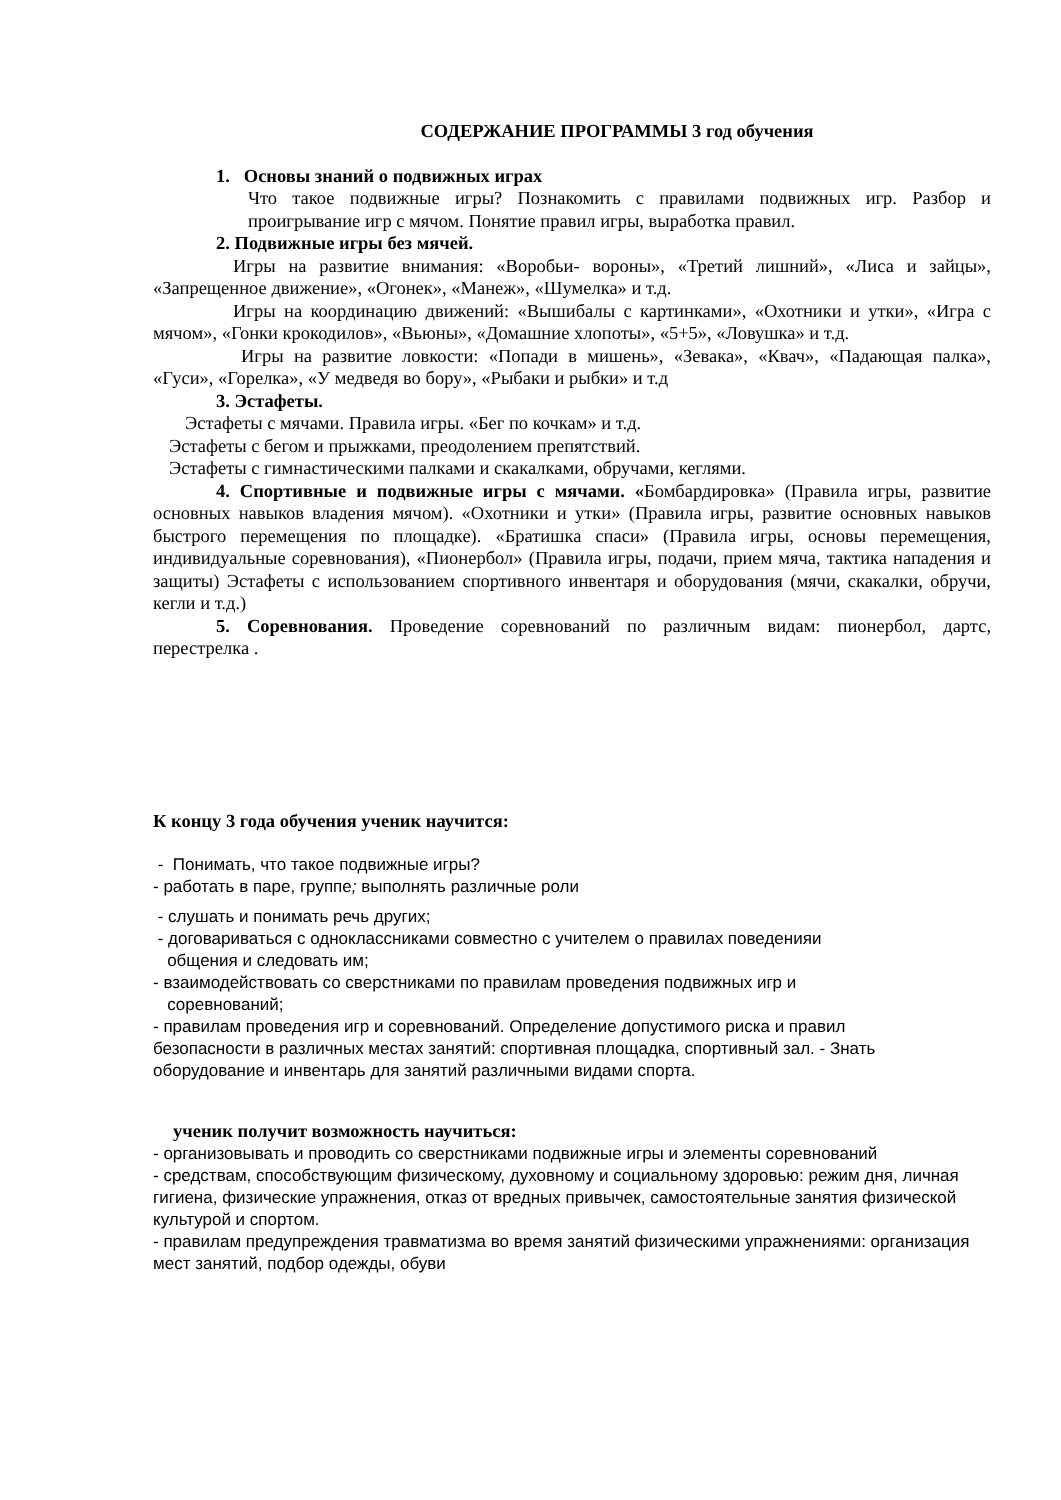СОДЕРЖАНИЕ ПРОГРАММЫ 3 год обучения
1. Основы знаний о подвижных играх
Что такое подвижные игры? Познакомить с правилами подвижных игр. Разбор и проигрывание игр с мячом. Понятие правил игры, выработка правил.
2. Подвижные игры без мячей.
Игры на развитие внимания: «Воробьи- вороны», «Третий лишний», «Лиса и зайцы», «Запрещенное движение», «Огонек», «Манеж», «Шумелка» и т.д.
Игры на координацию движений: «Вышибалы с картинками», «Охотники и утки», «Игра с мячом», «Гонки крокодилов», «Вьюны», «Домашние хлопоты», «5+5», «Ловушка» и т.д.
Игры на развитие ловкости: «Попади в мишень», «Зевака», «Квач», «Падающая палка», «Гуси», «Горелка», «У медведя во бору», «Рыбаки и рыбки» и т.д
3. Эстафеты.
Эстафеты с мячами. Правила игры. «Бег по кочкам» и т.д.
Эстафеты с бегом и прыжками, преодолением препятствий.
Эстафеты с гимнастическими палками и скакалками, обручами, кеглями.
4. Спортивные и подвижные игры с мячами. «Бомбардировка» (Правила игры, развитие основных навыков владения мячом). «Охотники и утки» (Правила игры, развитие основных навыков быстрого перемещения по площадке). «Братишка спаси» (Правила игры, основы перемещения, индивидуальные соревнования), «Пионербол» (Правила игры, подачи, прием мяча, тактика нападения и защиты) Эстафеты с использованием спортивного инвентаря и оборудования (мячи, скакалки, обручи, кегли и т.д.)
5. Соревнования. Проведение соревнований по различным видам: пионербол, дартс, перестрелка .
К концу 3 года обучения ученик научится:
- Понимать, что такое подвижные игры?
- работать в пaре, группе; выполнять различные роли
- слушать и понимать речь других;
- договариваться с одноклассниками совместно с учителем о правилах поведенияи
общения и следовать им;
- взаимодействовать со сверстниками по правилам проведения подвижных игр и
соревнований;
- правилам проведения игр и соревнований. Определение допустимого риска и правил безопасности в различных местах занятий: спортивная площадка, спортивный зал. - Знать оборудование и инвентарь для занятий различными видами спорта.
ученик получит возможность научиться:
- организовывать и проводить со сверстниками подвижные игры и элементы соревнований
- средствам, способствующим физическому, духовному и социальному здоровью: режим дня, личная гигиена, физические упражнения, отказ от вредных привычек, самостоятельные занятия физической культурой и спортом.
- правилам предупреждения травматизма во время занятий физическими упражнениями: организация мест занятий, подбор одежды, обуви